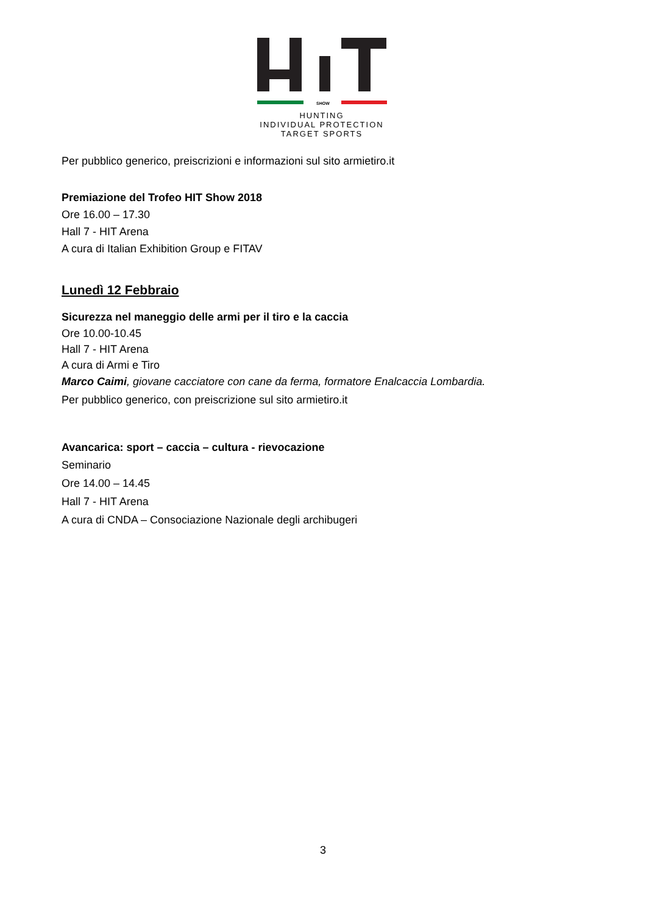SHOW
HUNTING
INDIVIDUAL PROTECTION
TARGET SPORTS
Per pubblico generico, preiscrizioni e informazioni sul sito armietiro.it
Premiazione del Trofeo HIT Show 2018
Ore 16.00 – 17.30
Hall 7 - HIT Arena
A cura di Italian Exhibition Group e FITAV
Lunedì 12 Febbraio
Sicurezza nel maneggio delle armi per il tiro e la caccia
Ore 10.00-10.45
Hall 7 - HIT Arena
A cura di Armi e Tiro
Marco Caimi, giovane cacciatore con cane da ferma, formatore Enalcaccia Lombardia.
Per pubblico generico, con preiscrizione sul sito armietiro.it
Avancarica: sport – caccia – cultura - rievocazione
Seminario
Ore 14.00 – 14.45
Hall 7 - HIT Arena
A cura di CNDA – Consociazione Nazionale degli archibugeri
3